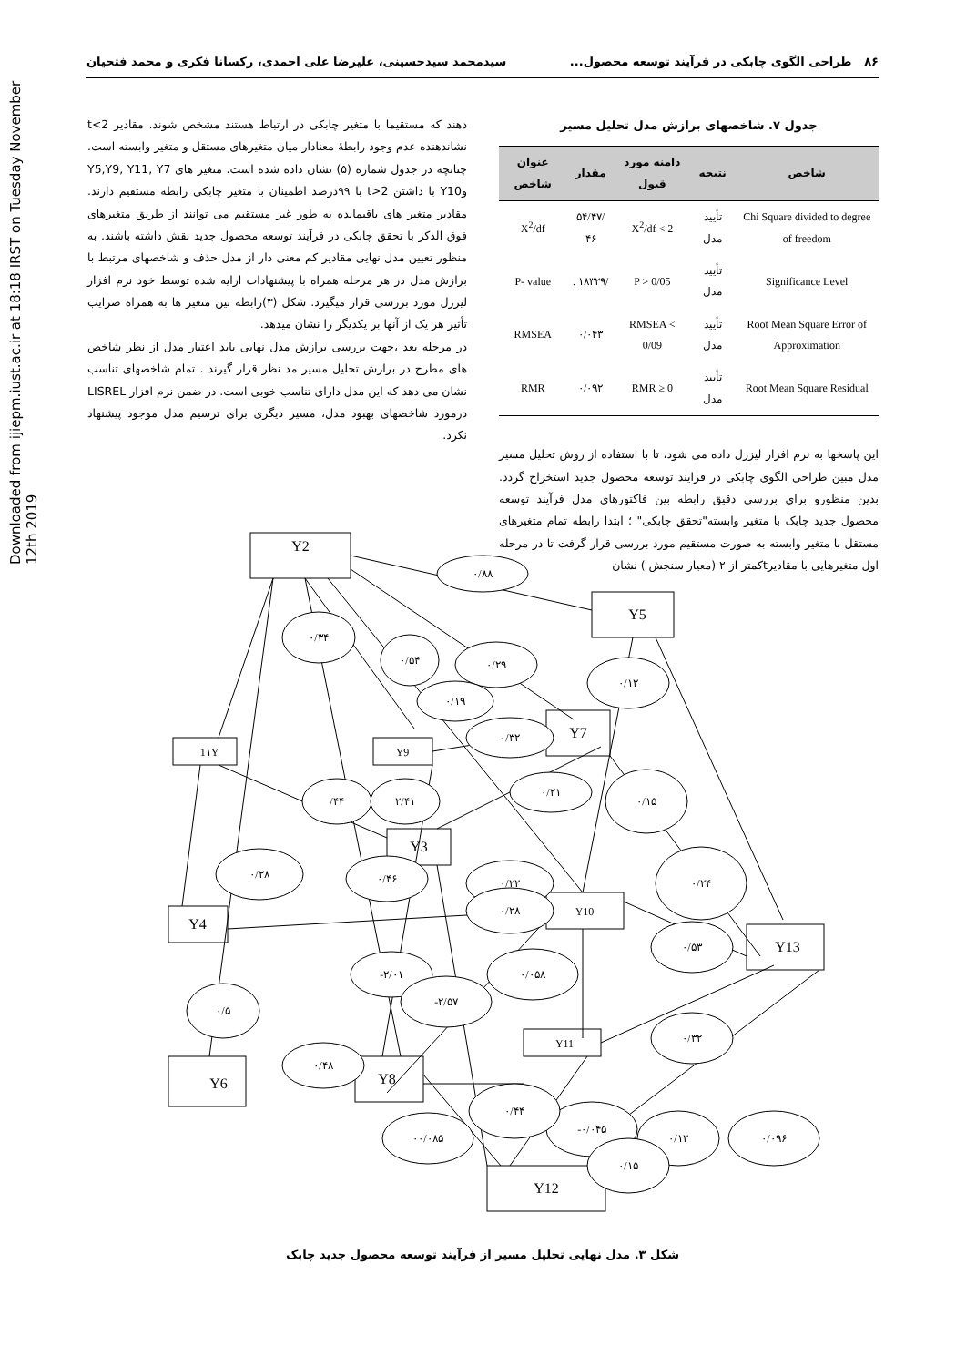Downloaded from ijiepm.iust.ac.ir at 18:18 IRST on Tuesday November 12th 2019
۸۶ طراحی الگوی چابکی در فرآیند توسعه محصول... سیدمحمد سیدحسینی، علیرضا علی احمدی، رکسانا فکری و محمد فتحیان
جدول ۷. شاخصهای برازش مدل تحلیل مسیر
| شاخص | نتیجه | دامنه مورد قبول | مقدار | عنوان شاخص |
| --- | --- | --- | --- | --- |
| Chi Square divided to degree of freedom | تأیید مدل | X<sup>2</sup>/df < 2 | /۵۴/۴۷ ۴۶ | X<sup>2</sup>/df |
| Significance Level | تأیید مدل | P > 0/05 | /۱۸۳۲۹ . | P- value |
| Root Mean Square Error of Approximation | تأیید مدل | RMSEA < 0/09 | ۰/۰۴۳ | RMSEA |
| Root Mean Square Residual | تأیید مدل | RMR ≥ 0 | ۰/۰۹۲ | RMR |
این پاسخها به نرم افزار لیزرل داده می شود، تا با استفاده از روش تحلیل مسیر مدل مبین طراحی الگوی چابکی در فرایند توسعه محصول جدید استخراج گردد. بدین منظورو برای بررسی دقیق رابطه بین فاکتورهای مدل فرآیند توسعه محصول جدید چابک با متغیر وابسته"تحقق چابکی" ؛ ابتدا رابطه تمام متغیرهای مستقل با متغیر وابسته به صورت مستقیم مورد بررسی قرار گرفت تا در مرحله اول متغیرهایی با مقادیرtکمتر از ۲ (معیار سنجش ) نشان
دهند که مستقیما با متغیر چابکی در ارتباط هستند مشخص شوند. مقادیر t<2 نشاندهنده عدم وجود رابطۀ معنادار میان متغیرهای مستقل و متغیر وابسته است. چنانچه در جدول شماره (۵) نشان داده شده است. متغیر های Y5,Y9, Y11, Y7 وY10 با داشتن t>2 با ۹۹درصد اطمینان با متغیر چابکی رابطه مستقیم دارند. مقادیر متغیر های باقیمانده به طور غیر مستقیم می توانند از طریق متغیرهای فوق الذکر با تحقق چابکی در فرآیند توسعه محصول جدید نقش داشته باشند. به منظور تعیین مدل نهایی مقادیر کم معنی دار از مدل حذف و شاخصهای مرتبط با برازش مدل در هر مرحله همراه با پیشنهادات ارایه شده توسط خود نرم افزار لیزرل مورد بررسی قرار میگیرد. شکل (۳)رابطه بین متغیر ها به همراه ضرایب تأثیر هر یک از آنها بر یکدیگر را نشان میدهد.
در مرحله بعد ،جهت بررسی برازش مدل نهایی باید اعتبار مدل از نظر شاخص های مطرح در برازش تحلیل مسیر مد نظر قرار گیرند . تمام شاخصهای تناسب نشان می دهد که این مدل دارای تناسب خوبی است. در ضمن نرم افزار LISREL درمورد شاخصهای بهبود مدل، مسیر دیگری برای ترسیم مدل موجود پیشنهاد نکرد.
Y2
Y5
Y7
1۱Y
Y9
Y3
Y4
Y10
Y13
Y11
Y6
Y8
Y12
۰/۸۸
۰/۳۴
۰/۵۴
۰/۲۹
۰/۱۲
۰/۱۹
۰/۳۲
۰/۲۱
/۴۴
۲/۴۱
۰/۱۵
۰/۲۸
۰/۴۶
۰/۲۲
۰/۲۴
۰/۲۸
۰/۵۳
-۲/۰۱
۰/۰۵۸
۰/۵
-۲/۵۷
۰/۴۸
۰/۳۲
-۰/۰۴۵
۰/۱۲
۰۰/۰۸۵
۰/۴۴
۰/۰۹۶
۰/۱۵
شکل ۳. مدل نهایی تحلیل مسیر از فرآیند توسعه محصول جدید چابک